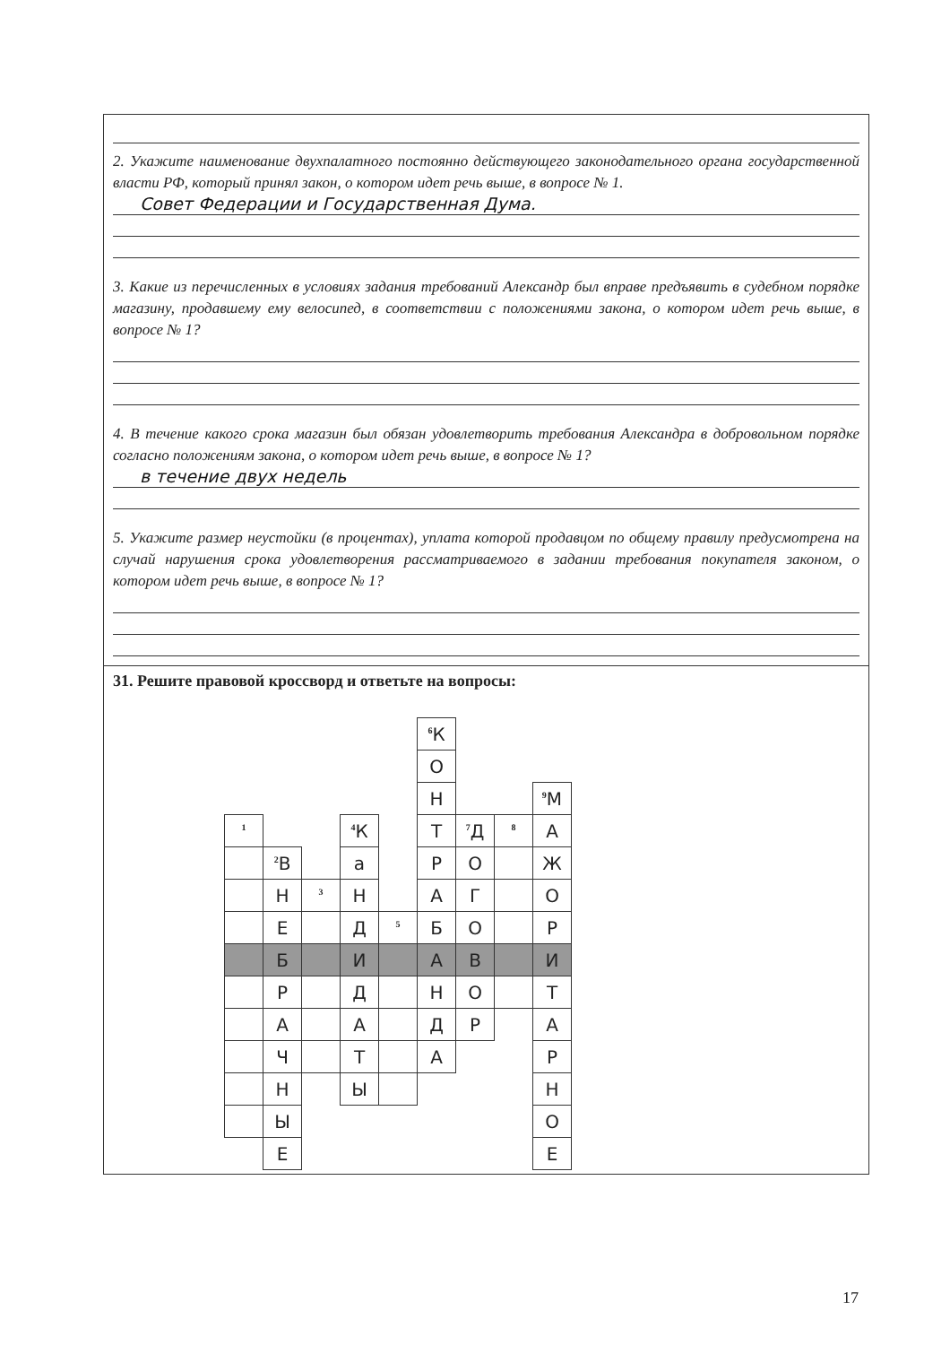2. Укажите наименование двухпалатного постоянно действующего законодательного органа государственной власти РФ, который принял закон, о котором идет речь выше, в вопросе № 1.
Совет Федерации и Государственная Дума.
3. Какие из перечисленных в условиях задания требований Александр был вправе предъявить в судебном порядке магазину, продавшему ему велосипед, в соответствии с положениями закона, о котором идет речь выше, в вопросе № 1?
4. В течение какого срока магазин был обязан удовлетворить требования Александра в добровольном порядке согласно положениям закона, о котором идет речь выше, в вопросе № 1?
в течение двух недель
5. Укажите размер неустойки (в процентах), уплата которой продавцом по общему правилу предусмотрена на случай нарушения срока удовлетворения рассматриваемого в задании требования покупателя законом, о котором идет речь выше, в вопросе № 1?
31. Решите правовой кроссворд и ответьте на вопросы:
| | | | | | <sup>6</sup> К | | | |
| | | | | | О | | | |
| | | | | | Н | | | <sup>9</sup> М |
| <sup>1</sup> | | | <sup>4</sup> К | | Т | <sup>7</sup> Д | <sup>8</sup> | А |
| | <sup>2</sup> В | | а | | Р | О | | Ж |
| | Н | <sup>3</sup> | Н | | А | Г | | О |
| | Е | | Д | <sup>5</sup> | Б | О | | Р |
| | Б | | И | | А | В | | И |
| | Р | | Д | | Н | О | | Т |
| | А | | А | | Д | Р | | А |
| | Ч | | Т | | А | | | Р |
| | Н | | Ы | | | | | Н |
| | Ы | | | | | | | О |
| | Е | | | | | | | Е |
17